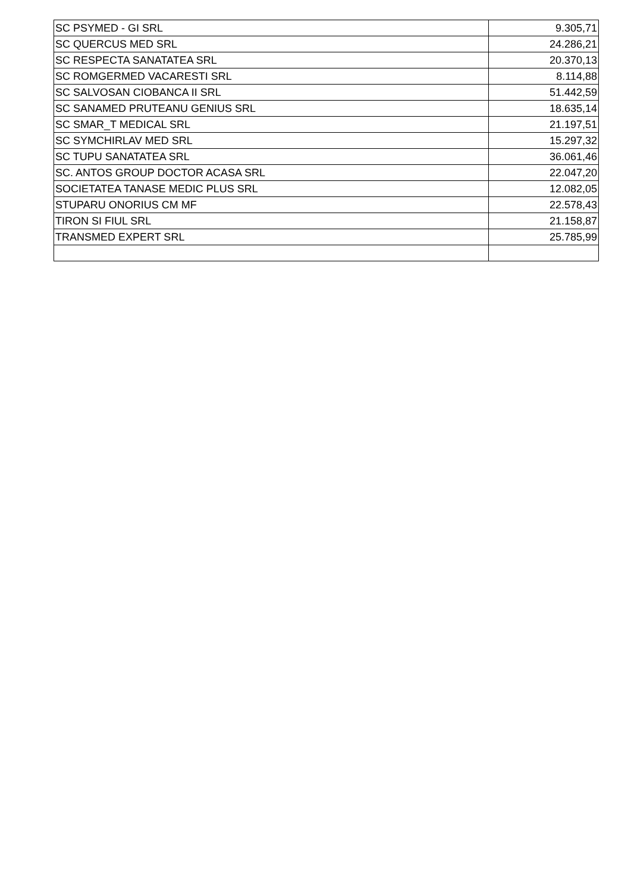| SC PSYMED - GI SRL | 9.305,71 |
| SC QUERCUS MED SRL | 24.286,21 |
| SC RESPECTA SANATATEA SRL | 20.370,13 |
| SC ROMGERMED VACARESTI SRL | 8.114,88 |
| SC SALVOSAN CIOBANCA II SRL | 51.442,59 |
| SC SANAMED PRUTEANU GENIUS SRL | 18.635,14 |
| SC SMAR_T MEDICAL SRL | 21.197,51 |
| SC SYMCHIRLAV MED SRL | 15.297,32 |
| SC TUPU SANATATEA SRL | 36.061,46 |
| SC. ANTOS GROUP DOCTOR ACASA SRL | 22.047,20 |
| SOCIETATEA TANASE MEDIC PLUS SRL | 12.082,05 |
| STUPARU ONORIUS CM MF | 22.578,43 |
| TIRON SI FIUL SRL | 21.158,87 |
| TRANSMED EXPERT SRL | 25.785,99 |